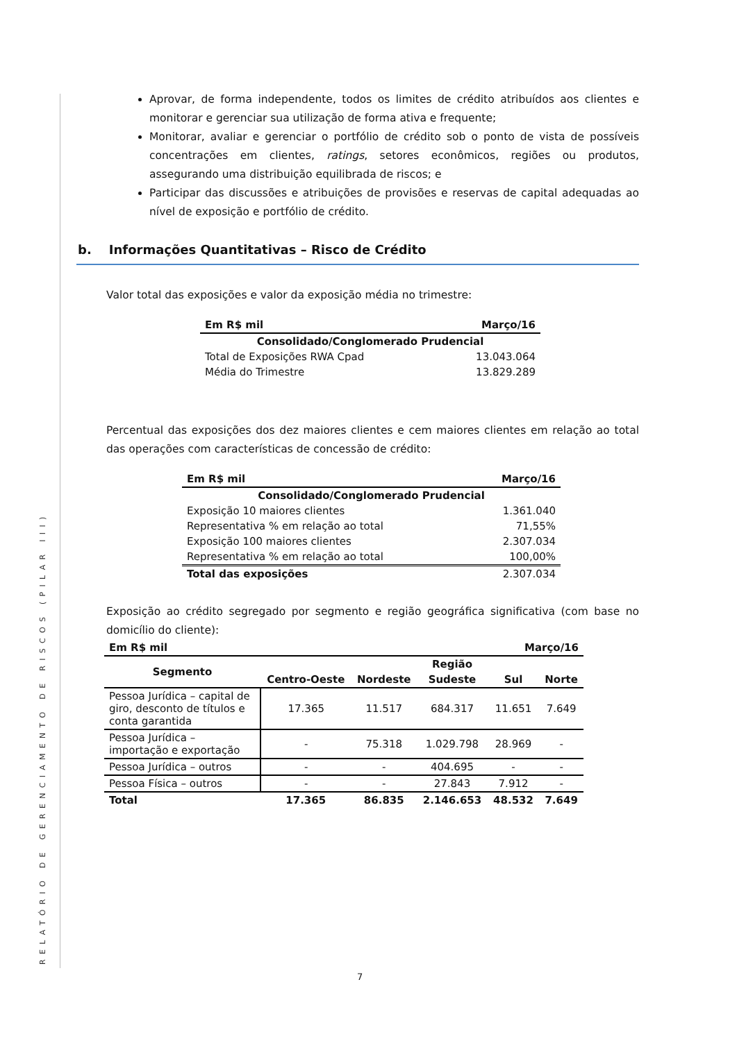RELATÓRIO DE GERENCIAMENTO DE RISCOS (PILAR III)
Aprovar, de forma independente, todos os limites de crédito atribuídos aos clientes e monitorar e gerenciar sua utilização de forma ativa e frequente;
Monitorar, avaliar e gerenciar o portfólio de crédito sob o ponto de vista de possíveis concentrações em clientes, ratings, setores econômicos, regiões ou produtos, assegurando uma distribuição equilibrada de riscos; e
Participar das discussões e atribuições de provisões e reservas de capital adequadas ao nível de exposição e portfólio de crédito.
b. Informações Quantitativas – Risco de Crédito
Valor total das exposições e valor da exposição média no trimestre:
| Em R$ mil | Março/16 |
| --- | --- |
| Consolidado/Conglomerado Prudencial | |
| Total de Exposições RWA Cpad | 13.043.064 |
| Média do Trimestre | 13.829.289 |
Percentual das exposições dos dez maiores clientes e cem maiores clientes em relação ao total das operações com características de concessão de crédito:
| Em R$ mil | Março/16 |
| --- | --- |
| Consolidado/Conglomerado Prudencial | |
| Exposição 10 maiores clientes | 1.361.040 |
| Representativa % em relação ao total | 71,55% |
| Exposição 100 maiores clientes | 2.307.034 |
| Representativa % em relação ao total | 100,00% |
| Total das exposições | 2.307.034 |
Exposição ao crédito segregado por segmento e região geográfica significativa (com base no domicílio do cliente):
| Em R$ mil | | | Março/16 | | |
| --- | --- | --- | --- | --- | --- |
| Segmento | | | Região | | |
| | Centro-Oeste | Nordeste | Sudeste | Sul | Norte |
| Pessoa Jurídica – capital de giro, desconto de títulos e conta garantida | 17.365 | 11.517 | 684.317 | 11.651 | 7.649 |
| Pessoa Jurídica – importação e exportação | - | 75.318 | 1.029.798 | 28.969 | - |
| Pessoa Jurídica – outros | - | - | 404.695 | - | - |
| Pessoa Física – outros | - | - | 27.843 | 7.912 | - |
| Total | 17.365 | 86.835 | 2.146.653 | 48.532 | 7.649 |
7